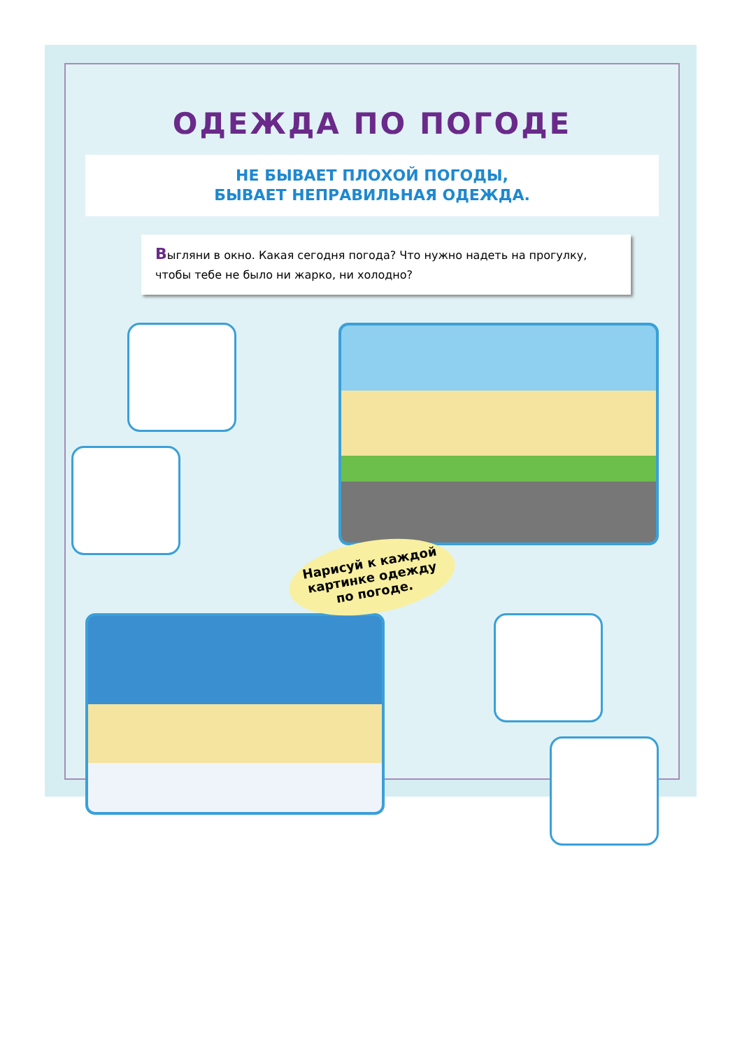ОДЕЖДА ПО ПОГОДЕ
НЕ БЫВАЕТ ПЛОХОЙ ПОГОДЫ,
БЫВАЕТ НЕПРАВИЛЬНАЯ ОДЕЖДА.
Выгляни в окно. Какая сегодня погода? Что нужно надеть на прогулку, чтобы тебе не было ни жарко, ни холодно?
Нарисуй к каждой картинке одежду по погоде.